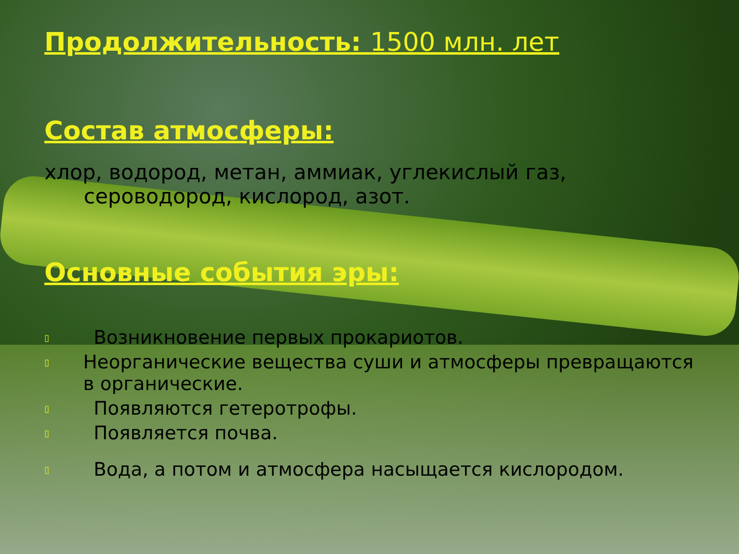Продолжительность: 1500 млн. лет
Состав атмосферы:
хлор, водород, метан, аммиак, углекислый газ,
сероводород, кислород, азот.
Основные события эры:
▯ Возникновение первых прокариотов.
▯ Неорганические вещества суши и атмосферы превращаются в органические.
▯ Появляются гетеротрофы.
▯ Появляется почва.
▯ Вода, а потом и атмосфера насыщается кислородом.